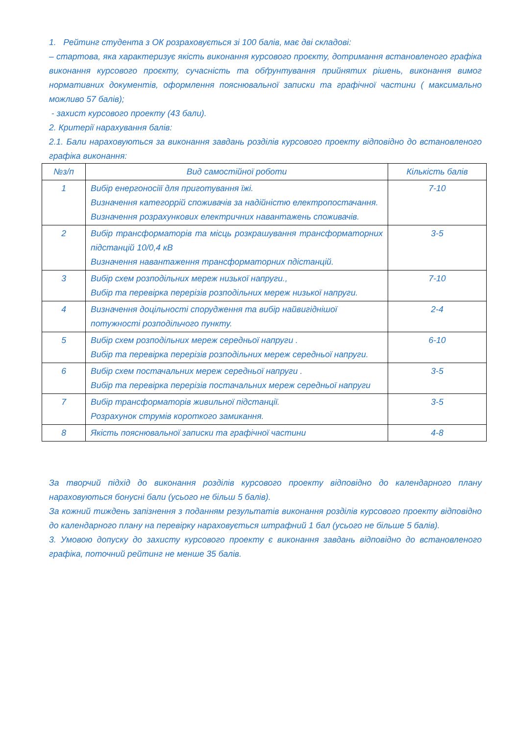1. Рейтинг студента з ОК розраховується зі 100 балів, має дві складові:
– стартова, яка характеризує якість виконання курсового проєкту, дотримання встановленого графіка виконання курсового проєкту, сучасність та обґрунтування прийнятих рішень, виконання вимог нормативних документів, оформлення пояснювальної записки та графічної частини ( максимально можливо 57 балів);
- захист курсового проекту (43 бали).
2. Критерії нарахування балів:
2.1. Бали нараховуються за виконання завдань розділів курсового проекту відповідно до встановленого графіка виконання:
| №з/п | Вид самостійної роботи | Кількість балів |
| --- | --- | --- |
| 1 | Вибір енергоносіїї для приготування їжі. Визначення категоррій споживачів за надійністю електропостачання. Визначення розрахункових електричних навантажень споживачів. | 7-10 |
| 2 | Вибір трансформаторів та місць розкрашування трансформаторних підстанцій 10/0,4 кВ Визначення навантаження трансформаторних пдістанцій. | 3-5 |
| 3 | Вибір схем розподільних мереж низької напруги., Вибір та перевірка перерізів розподільних мереж низької напруги. | 7-10 |
| 4 | Визначення доцільності спорудження та вибір найвигіднішої потужності розподільчого пункту. | 2-4 |
| 5 | Вибір схем розподільних мереж середньої напруги . Вибір та перевірка перерізів розподільних мереж середньої напруги. | 6-10 |
| 6 | Вибір схем постачальних мереж середньої напруги . Вибір та перевірка перерізів постачальних мереж середньої напруги | 3-5 |
| 7 | Вибір трансформаторів живильної підстанції. Розрахунок струмів короткого замикання. | 3-5 |
| 8 | Якість пояснювальної записки та графічної частини | 4-8 |
За творчий підхід до виконання розділів курсового проекту відповідно до календарного плану нараховуються бонусні бали (усього не більш 5 балів).
За кожний тиждень запізнення з поданням результатів виконання розділів курсового проекту відповідно до календарного плану на перевірку нараховується штрафний 1 бал (усього не більше 5 балів).
3. Умовою допуску до захисту курсового проекту є виконання завдань відповідно до встановленого графіка, поточний рейтинг не менше 35 балів.